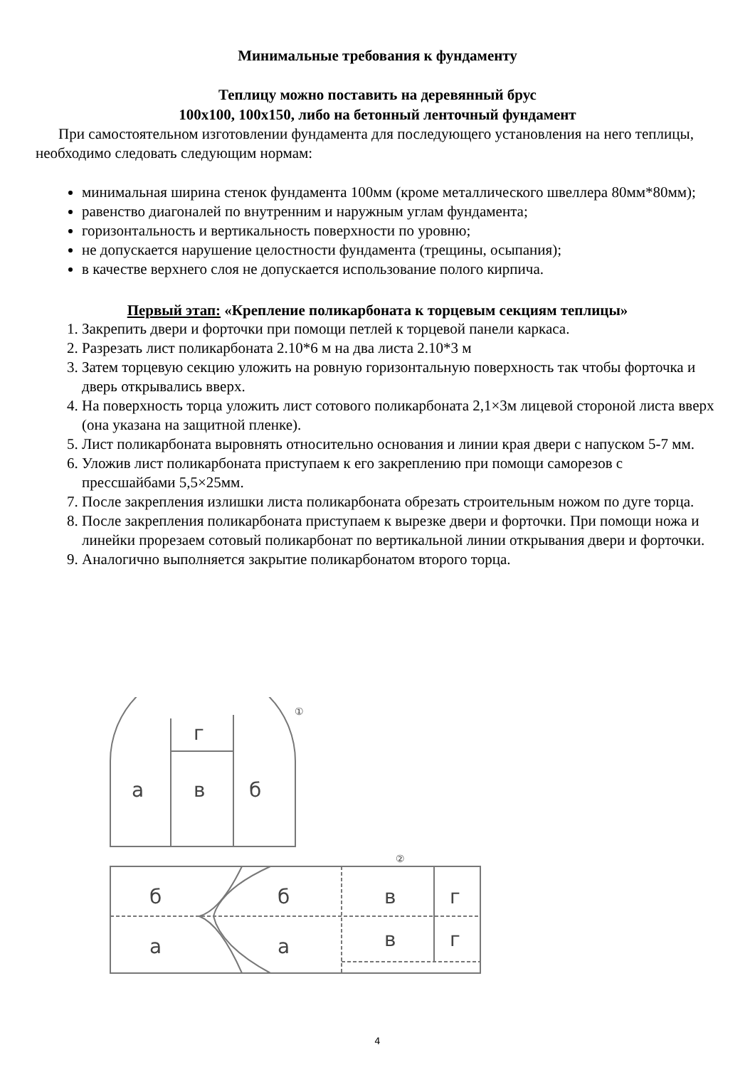Минимальные требования к фундаменту
Теплицу можно поставить на деревянный брус
100х100, 100х150, либо на бетонный ленточный фундамент
При самостоятельном изготовлении фундамента для последующего установления на него теплицы, необходимо следовать следующим нормам:
минимальная ширина стенок фундамента 100мм (кроме металлического швеллера 80мм*80мм);
равенство диагоналей по внутренним и наружным углам фундамента;
горизонтальность и вертикальность поверхности по уровню;
не допускается нарушение целостности фундамента (трещины, осыпания);
в качестве верхнего слоя не допускается использование полого кирпича.
Первый этап: «Крепление поликарбоната к торцевым секциям теплицы»
1. Закрепить двери и форточки при помощи петлей к торцевой панели каркаса.
2. Разрезать лист поликарбоната 2.10*6 м на два листа 2.10*3 м
3. Затем торцевую секцию уложить на ровную горизонтальную поверхность так чтобы форточка и дверь открывались вверх.
4. На поверхность торца уложить лист сотового поликарбоната 2,1×3м лицевой стороной листа вверх (она указана на защитной пленке).
5. Лист поликарбоната выровнять относительно основания и линии края двери с напуском 5-7 мм.
6. Уложив лист поликарбоната приступаем к его закреплению при помощи саморезов с прессшайбами 5,5×25мм.
7. После закрепления излишки листа поликарбоната обрезать строительным ножом по дуге торца.
8. После закрепления поликарбоната приступаем к вырезке двери и форточки. При помощи ножа и линейки прорезаем сотовый поликарбонат по вертикальной линии открывания двери и форточки.
9. Аналогично выполняется закрытие поликарбонатом второго торца.
а
в
б
г
б
б
в
г
а
а
в
г
①
②
4